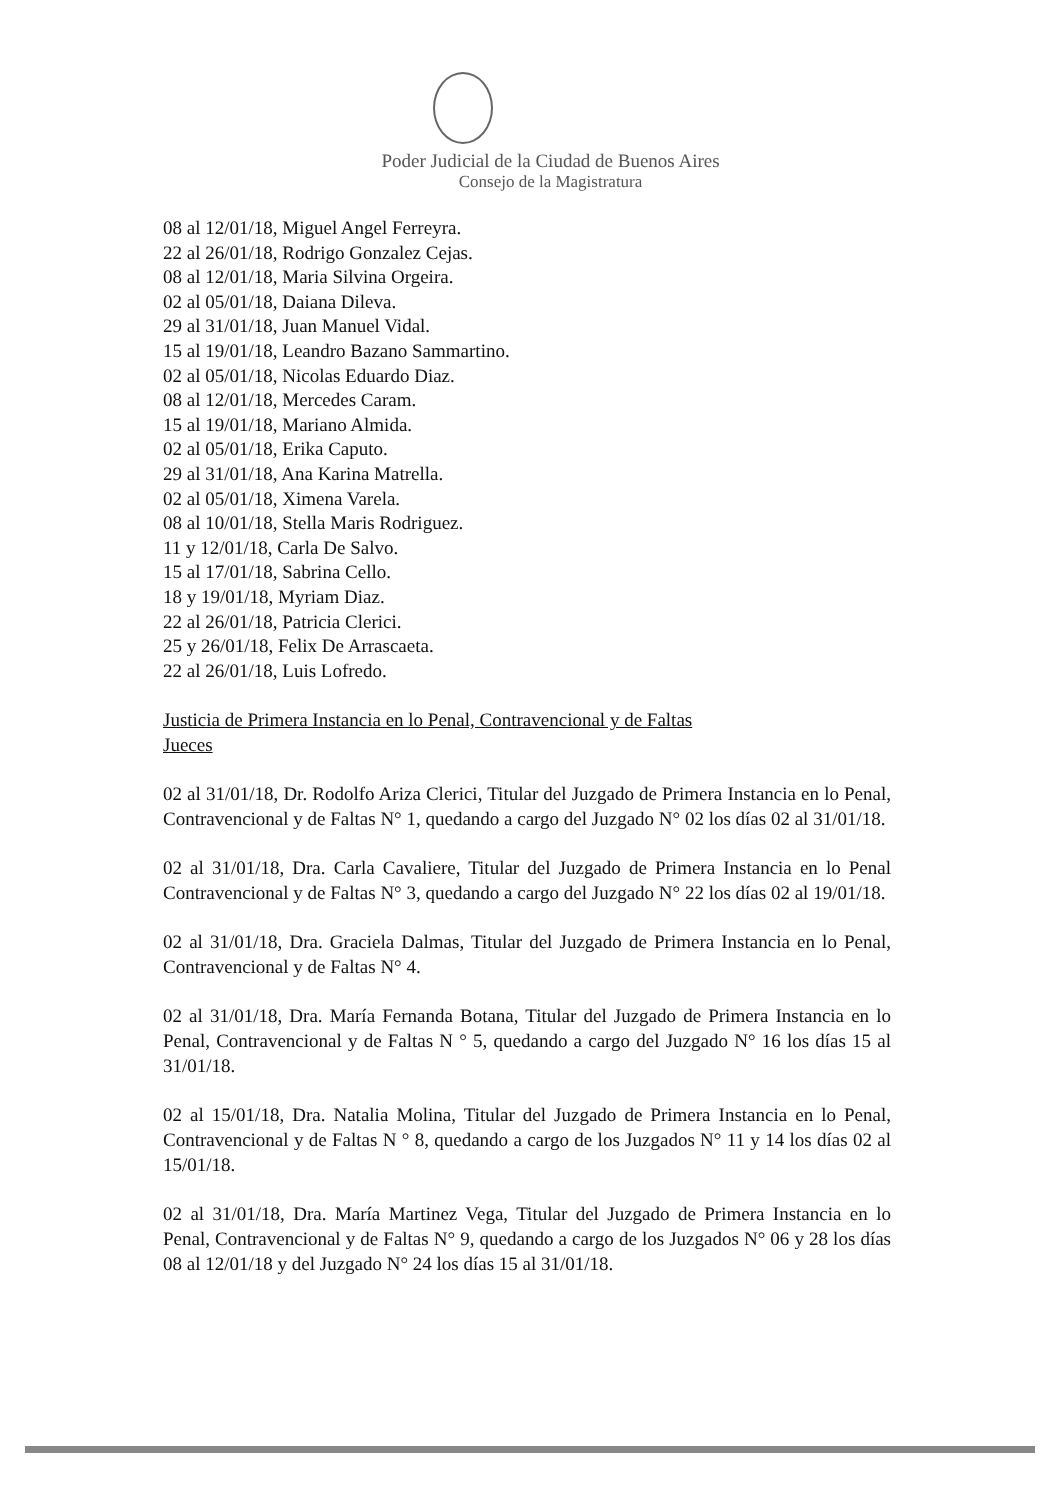Poder Judicial de la Ciudad de Buenos Aires
Consejo de la Magistratura
08 al 12/01/18, Miguel Angel Ferreyra.
22 al 26/01/18, Rodrigo Gonzalez Cejas.
08 al 12/01/18, Maria Silvina Orgeira.
02 al 05/01/18, Daiana Dileva.
29 al 31/01/18, Juan Manuel Vidal.
15 al 19/01/18, Leandro Bazano Sammartino.
02 al 05/01/18, Nicolas Eduardo Diaz.
08 al 12/01/18, Mercedes Caram.
15 al 19/01/18, Mariano Almida.
02 al 05/01/18, Erika Caputo.
29 al 31/01/18, Ana Karina Matrella.
02 al 05/01/18, Ximena Varela.
08 al 10/01/18, Stella Maris Rodriguez.
11 y 12/01/18, Carla De Salvo.
15 al 17/01/18, Sabrina Cello.
18 y 19/01/18, Myriam Diaz.
22 al 26/01/18, Patricia Clerici.
25 y 26/01/18, Felix De Arrascaeta.
22 al 26/01/18, Luis Lofredo.
Justicia de Primera Instancia en lo Penal, Contravencional y de Faltas
Jueces
02 al 31/01/18, Dr. Rodolfo Ariza Clerici, Titular del Juzgado de Primera Instancia en lo Penal, Contravencional y de Faltas N° 1, quedando a cargo del Juzgado N° 02 los días 02 al 31/01/18.
02 al 31/01/18, Dra. Carla Cavaliere, Titular del Juzgado de Primera Instancia en lo Penal Contravencional y de Faltas N° 3, quedando a cargo del Juzgado N° 22 los días 02 al 19/01/18.
02 al 31/01/18, Dra. Graciela Dalmas, Titular del Juzgado de Primera Instancia en lo Penal, Contravencional y de Faltas N° 4.
02 al 31/01/18, Dra. María Fernanda Botana, Titular del Juzgado de Primera Instancia en lo Penal, Contravencional y de Faltas N ° 5, quedando a cargo del Juzgado N° 16 los días 15 al 31/01/18.
02 al 15/01/18, Dra. Natalia Molina, Titular del Juzgado de Primera Instancia en lo Penal, Contravencional y de Faltas N ° 8, quedando a cargo de los Juzgados N° 11 y 14 los días 02 al 15/01/18.
02 al 31/01/18, Dra. María Martinez Vega, Titular del Juzgado de Primera Instancia en lo Penal, Contravencional y de Faltas N° 9, quedando a cargo de los Juzgados N° 06 y 28 los días 08 al 12/01/18 y del Juzgado N° 24 los días 15 al 31/01/18.